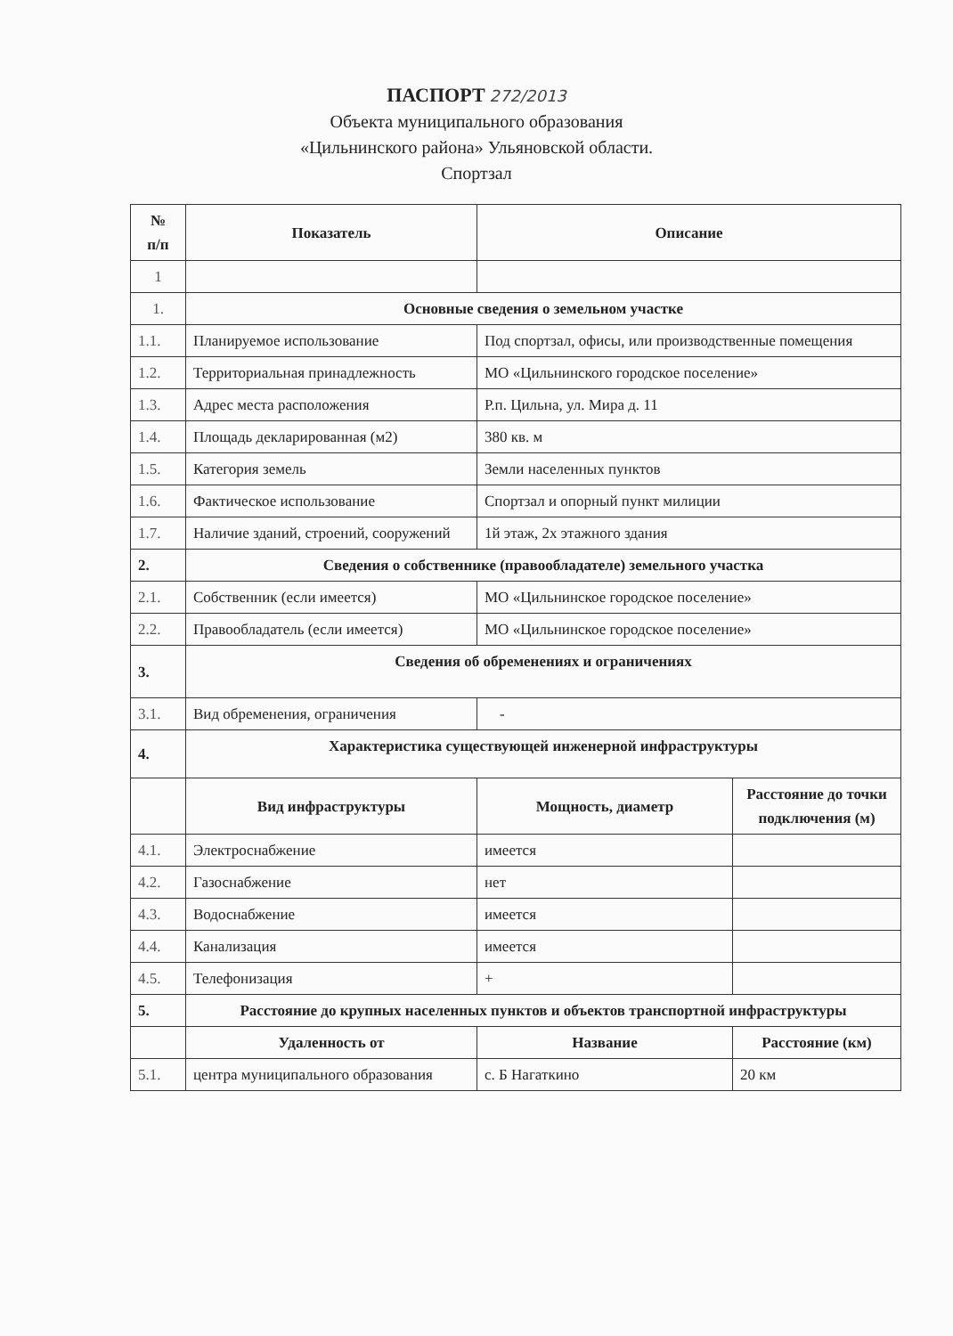ПАСПОРТ 272/2013
Объекта муниципального образования
«Цильнинского района» Ульяновской области.
Спортзал
| № п/п | Показатель | Описание | |
| --- | --- | --- | --- |
| 1 | | | |
| 1. | Основные сведения о земельном участке | | |
| 1.1. | Планируемое использование | Под спортзал, офисы, или производственные помещения | |
| 1.2. | Территориальная принадлежность | МО «Цильнинского городское поселение» | |
| 1.3. | Адрес места расположения | Р.п. Цильна, ул. Мира д. 11 | |
| 1.4. | Площадь декларированная (м2) | 380 кв. м | |
| 1.5. | Категория земель | Земли населенных пунктов | |
| 1.6. | Фактическое использование | Спортзал и опорный пункт милиции | |
| 1.7. | Наличие зданий, строений, сооружений | 1й этаж, 2х этажного здания | |
| 2. | Сведения о собственнике (правообладателе) земельного участка | | |
| 2.1. | Собственник (если имеется) | МО «Цильнинское городское поселение» | |
| 2.2. | Правообладатель (если имеется) | МО «Цильнинское городское поселение» | |
| 3. | Сведения об обременениях и ограничениях | | |
| 3.1. | Вид обременения, ограничения | - | |
| 4. | Характеристика существующей инженерной инфраструктуры | | |
| | Вид инфраструктуры | Мощность, диаметр | Расстояние до точки подключения (м) |
| 4.1. | Электроснабжение | имеется | |
| 4.2. | Газоснабжение | нет | |
| 4.3. | Водоснабжение | имеется | |
| 4.4. | Канализация | имеется | |
| 4.5. | Телефонизация | + | |
| 5. | Расстояние до крупных населенных пунктов и объектов транспортной инфраструктуры | | |
| | Удаленность от | Название | Расстояние (км) |
| 5.1. | центра муниципального образования | с. Б Нагаткино | 20 км |